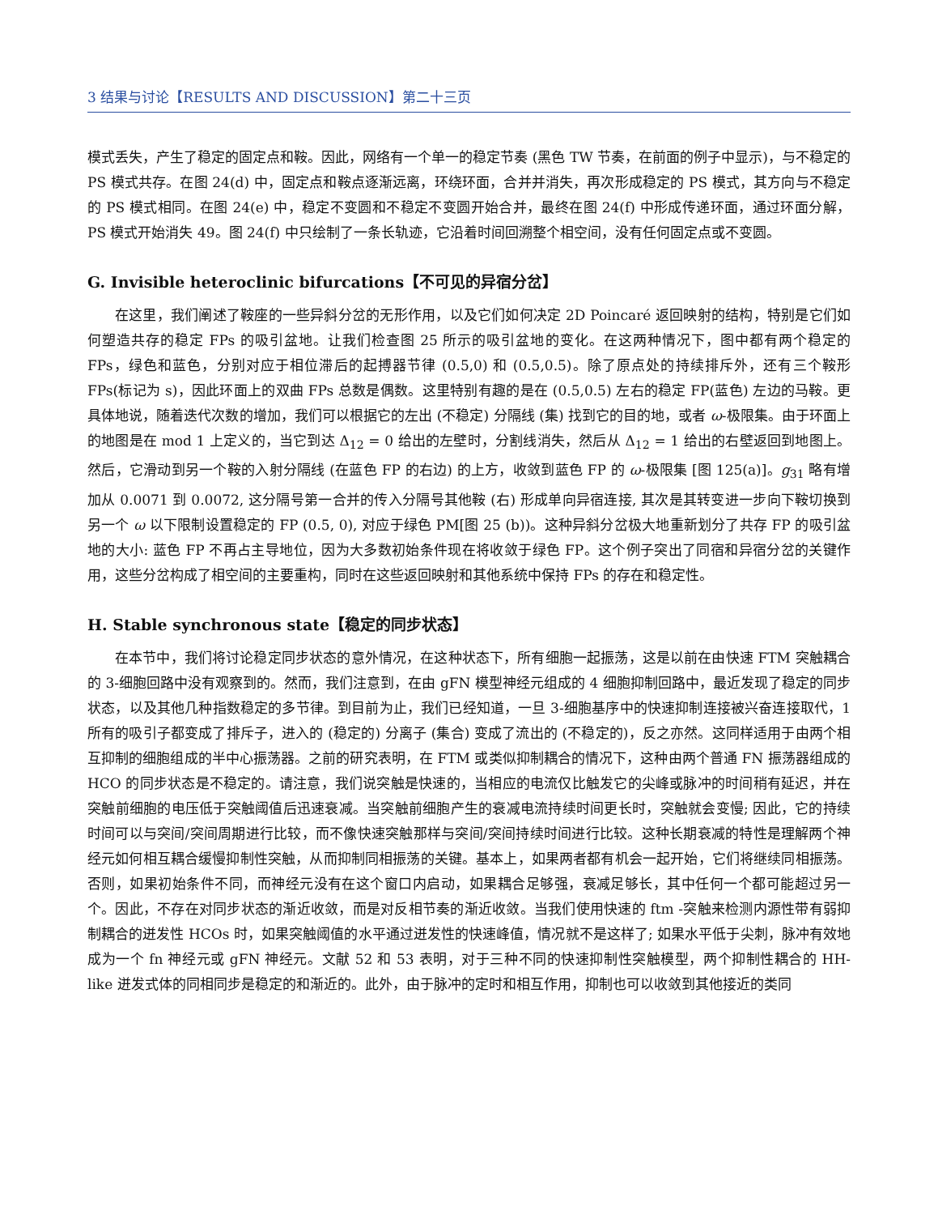3 结果与讨论【RESULTS AND DISCUSSION】第二十三页
模式丢失，产生了稳定的固定点和鞍。因此，网络有一个单一的稳定节奏 (黑色 TW 节奏，在前面的例子中显示)，与不稳定的 PS 模式共存。在图 24(d) 中，固定点和鞍点逐渐远离，环绕环面，合并并消失，再次形成稳定的 PS 模式，其方向与不稳定的 PS 模式相同。在图 24(e) 中，稳定不变圆和不稳定不变圆开始合并，最终在图 24(f) 中形成传递环面，通过环面分解，PS 模式开始消失 49。图 24(f) 中只绘制了一条长轨迹，它沿着时间回溯整个相空间，没有任何固定点或不变圆。
G. Invisible heteroclinic bifurcations【不可见的异宿分岔】
在这里，我们阐述了鞍座的一些异斜分岔的无形作用，以及它们如何决定 2D Poincaré 返回映射的结构，特别是它们如何塑造共存的稳定 FPs 的吸引盆地。让我们检查图 25 所示的吸引盆地的变化。在这两种情况下，图中都有两个稳定的 FPs，绿色和蓝色，分别对应于相位滞后的起搏器节律 (0.5,0) 和 (0.5,0.5)。除了原点处的持续排斥外，还有三个鞍形 FPs(标记为 s)，因此环面上的双曲 FPs 总数是偶数。这里特别有趣的是在 (0.5,0.5) 左右的稳定 FP(蓝色) 左边的马鞍。更具体地说，随着迭代次数的增加，我们可以根据它的左出 (不稳定) 分隔线 (集) 找到它的目的地，或者 ω-极限集。由于环面上的地图是在 mod 1 上定义的，当它到达 Δ<sub>12</sub> = 0 给出的左壁时，分割线消失，然后从 Δ<sub>12</sub> = 1 给出的右壁返回到地图上。然后，它滑动到另一个鞍的入射分隔线 (在蓝色 FP 的右边) 的上方，收敛到蓝色 FP 的 ω-极限集 [图 125(a)]。g<sub>31</sub> 略有增加从 0.0071 到 0.0072, 这分隔号第一合并的传入分隔号其他鞍 (右) 形成单向异宿连接, 其次是其转变进一步向下鞍切换到另一个 ω 以下限制设置稳定的 FP (0.5, 0), 对应于绿色 PM[图 25 (b))。这种异斜分岔极大地重新划分了共存 FP 的吸引盆地的大小: 蓝色 FP 不再占主导地位，因为大多数初始条件现在将收敛于绿色 FP。这个例子突出了同宿和异宿分岔的关键作用，这些分岔构成了相空间的主要重构，同时在这些返回映射和其他系统中保持 FPs 的存在和稳定性。
H. Stable synchronous state【稳定的同步状态】
在本节中，我们将讨论稳定同步状态的意外情况，在这种状态下，所有细胞一起振荡，这是以前在由快速 FTM 突触耦合的 3-细胞回路中没有观察到的。然而，我们注意到，在由 gFN 模型神经元组成的 4 细胞抑制回路中，最近发现了稳定的同步状态，以及其他几种指数稳定的多节律。到目前为止，我们已经知道，一旦 3-细胞基序中的快速抑制连接被兴奋连接取代，1 所有的吸引子都变成了排斥子，进入的 (稳定的) 分离子 (集合) 变成了流出的 (不稳定的)，反之亦然。这同样适用于由两个相互抑制的细胞组成的半中心振荡器。之前的研究表明，在 FTM 或类似抑制耦合的情况下，这种由两个普通 FN 振荡器组成的 HCO 的同步状态是不稳定的。请注意，我们说突触是快速的，当相应的电流仅比触发它的尖峰或脉冲的时间稍有延迟，并在突触前细胞的电压低于突触阈值后迅速衰减。当突触前细胞产生的衰减电流持续时间更长时，突触就会变慢; 因此，它的持续时间可以与突间/突间周期进行比较，而不像快速突触那样与突间/突间持续时间进行比较。这种长期衰减的特性是理解两个神经元如何相互耦合缓慢抑制性突触，从而抑制同相振荡的关键。基本上，如果两者都有机会一起开始，它们将继续同相振荡。否则，如果初始条件不同，而神经元没有在这个窗口内启动，如果耦合足够强，衰减足够长，其中任何一个都可能超过另一个。因此，不存在对同步状态的渐近收敛，而是对反相节奏的渐近收敛。当我们使用快速的 ftm -突触来检测内源性带有弱抑制耦合的迸发性 HCOs 时，如果突触阈值的水平通过迸发性的快速峰值，情况就不是这样了; 如果水平低于尖刺，脉冲有效地成为一个 fn 神经元或 gFN 神经元。文献 52 和 53 表明，对于三种不同的快速抑制性突触模型，两个抑制性耦合的 HH-like 迸发式体的同相同步是稳定的和渐近的。此外，由于脉冲的定时和相互作用，抑制也可以收敛到其他接近的类同